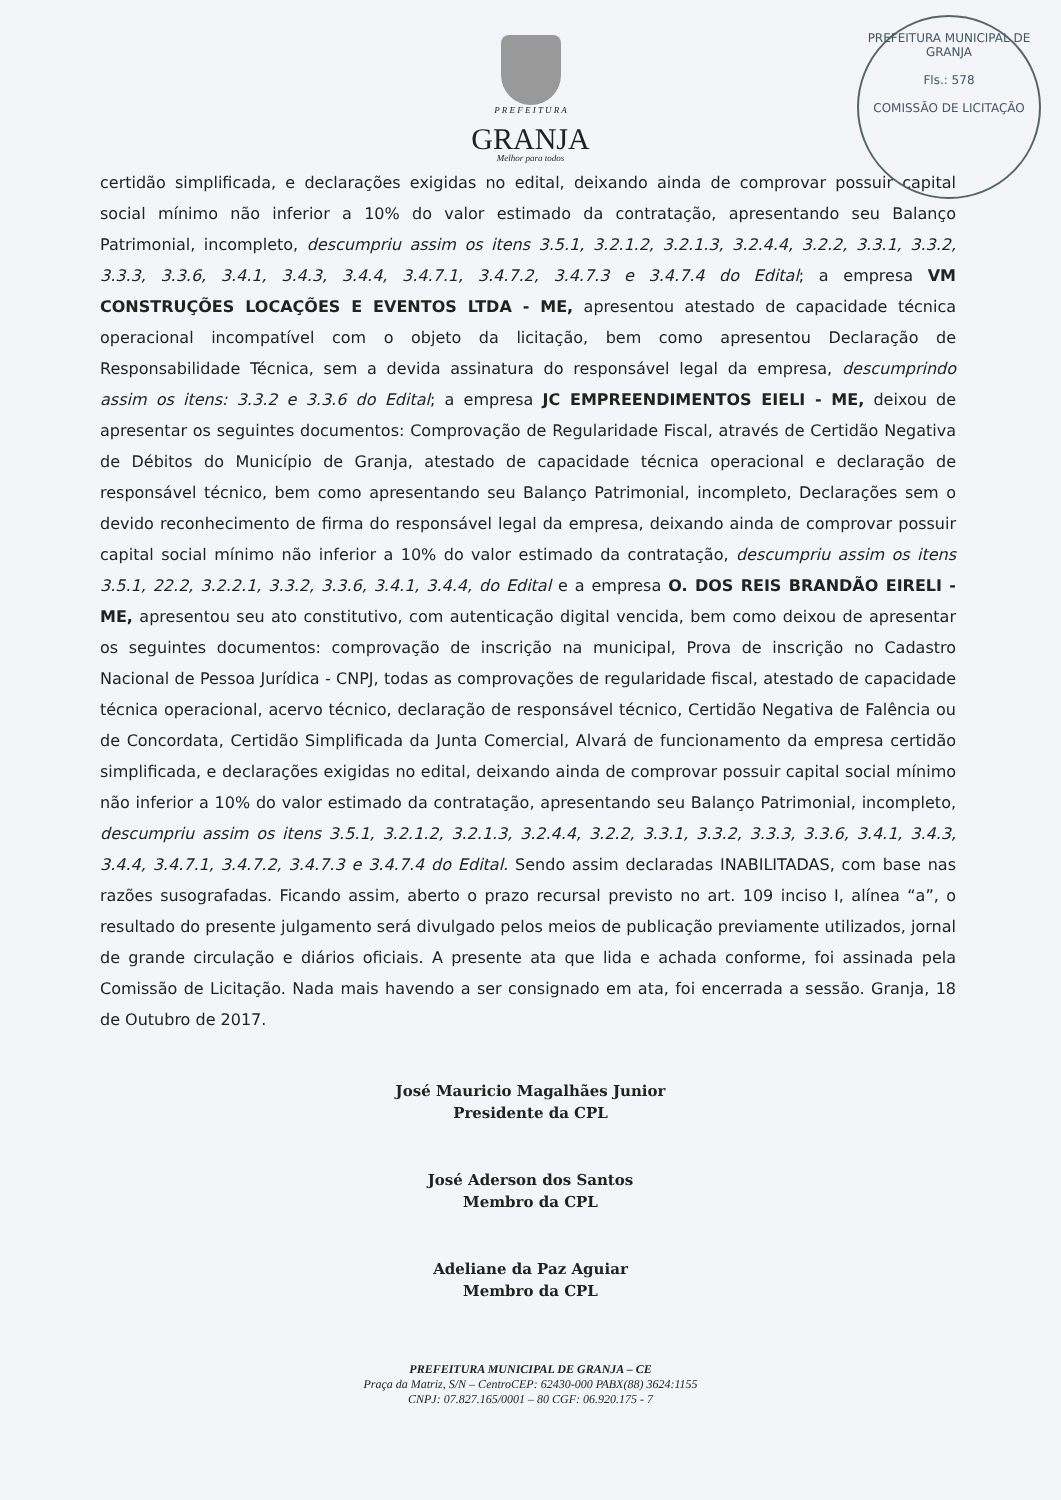PREFEITURA MUNICIPAL DE GRANJA
Fls.: 578
COMISSÃO DE LICITAÇÃO
P R E F E I T U R A
GRANJA
Melhor para todos
certidão simplificada, e declarações exigidas no edital, deixando ainda de comprovar possuir capital social mínimo não inferior a 10% do valor estimado da contratação, apresentando seu Balanço Patrimonial, incompleto, descumpriu assim os itens 3.5.1, 3.2.1.2, 3.2.1.3, 3.2.4.4, 3.2.2, 3.3.1, 3.3.2, 3.3.3, 3.3.6, 3.4.1, 3.4.3, 3.4.4, 3.4.7.1, 3.4.7.2, 3.4.7.3 e 3.4.7.4 do Edital; a empresa VM CONSTRUÇÕES LOCAÇÕES E EVENTOS LTDA - ME, apresentou atestado de capacidade técnica operacional incompatível com o objeto da licitação, bem como apresentou Declaração de Responsabilidade Técnica, sem a devida assinatura do responsável legal da empresa, descumprindo assim os itens: 3.3.2 e 3.3.6 do Edital; a empresa JC EMPREENDIMENTOS EIELI - ME, deixou de apresentar os seguintes documentos: Comprovação de Regularidade Fiscal, através de Certidão Negativa de Débitos do Município de Granja, atestado de capacidade técnica operacional e declaração de responsável técnico, bem como apresentando seu Balanço Patrimonial, incompleto, Declarações sem o devido reconhecimento de firma do responsável legal da empresa, deixando ainda de comprovar possuir capital social mínimo não inferior a 10% do valor estimado da contratação, descumpriu assim os itens 3.5.1, 22.2, 3.2.2.1, 3.3.2, 3.3.6, 3.4.1, 3.4.4, do Edital e a empresa O. DOS REIS BRANDÃO EIRELI - ME, apresentou seu ato constitutivo, com autenticação digital vencida, bem como deixou de apresentar os seguintes documentos: comprovação de inscrição na municipal, Prova de inscrição no Cadastro Nacional de Pessoa Jurídica - CNPJ, todas as comprovações de regularidade fiscal, atestado de capacidade técnica operacional, acervo técnico, declaração de responsável técnico, Certidão Negativa de Falência ou de Concordata, Certidão Simplificada da Junta Comercial, Alvará de funcionamento da empresa certidão simplificada, e declarações exigidas no edital, deixando ainda de comprovar possuir capital social mínimo não inferior a 10% do valor estimado da contratação, apresentando seu Balanço Patrimonial, incompleto, descumpriu assim os itens 3.5.1, 3.2.1.2, 3.2.1.3, 3.2.4.4, 3.2.2, 3.3.1, 3.3.2, 3.3.3, 3.3.6, 3.4.1, 3.4.3, 3.4.4, 3.4.7.1, 3.4.7.2, 3.4.7.3 e 3.4.7.4 do Edital. Sendo assim declaradas INABILITADAS, com base nas razões susografadas. Ficando assim, aberto o prazo recursal previsto no art. 109 inciso I, alínea “a”, o resultado do presente julgamento será divulgado pelos meios de publicação previamente utilizados, jornal de grande circulação e diários oficiais. A presente ata que lida e achada conforme, foi assinada pela Comissão de Licitação. Nada mais havendo a ser consignado em ata, foi encerrada a sessão. Granja, 18 de Outubro de 2017.
José Mauricio Magalhães Junior
Presidente da CPL
José Aderson dos Santos
Membro da CPL
Adeliane da Paz Aguiar
Membro da CPL
PREFEITURA MUNICIPAL DE GRANJA – CE
Praça da Matriz, S/N – CentroCEP: 62430-000 PABX(88) 3624:1155
CNPJ: 07.827.165/0001 – 80 CGF: 06.920.175 - 7